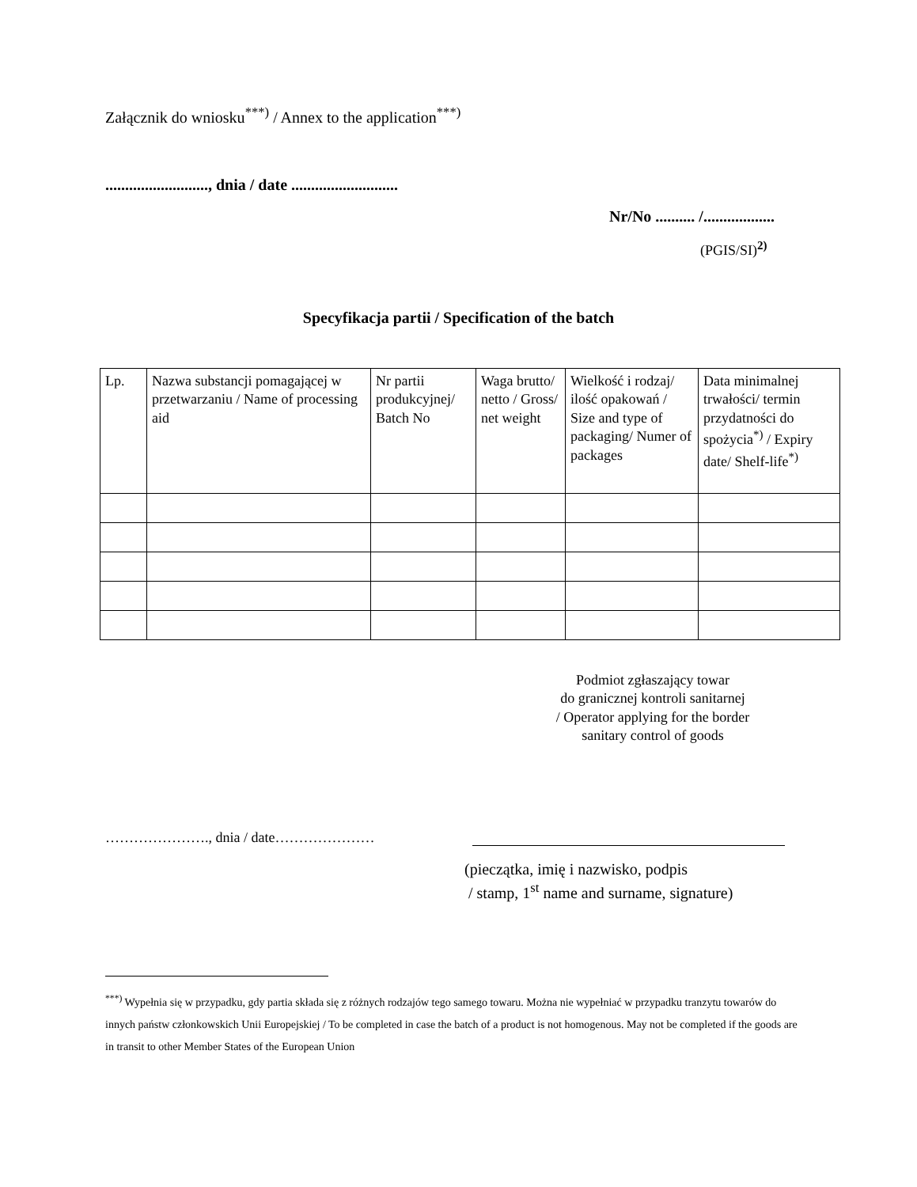Załącznik do wniosku<sup>***)</sup> / Annex to the application<sup>***)</sup>
.........................., dnia / date ...........................
Nr/No .......... /..................
(PGIS/SI)<sup>2)</sup>
Specyfikacja partii / Specification of the batch
| Lp. | Nazwa substancji pomagającej w przetwarzaniu / Name of processing aid | Nr partii produkcyjnej/ Batch No | Waga brutto/ netto / Gross/ net weight | Wielkość i rodzaj/ ilość opakowań / Size and type of packaging/ Numer of packages | Data minimalnej trwałości/ termin przydatności do spożycia<sup>*)</sup> / Expiry date/ Shelf-life<sup>*)</sup> |
| --- | --- | --- | --- | --- | --- |
Podmiot zgłaszający towar
do granicznej kontroli sanitarnej
/ Operator applying for the border
sanitary control of goods
…………………., dnia / date…………………
(pieczątka, imię i nazwisko, podpis
/ stamp, 1<sup>st</sup> name and surname, signature)
<sup>***)</sup> Wypełnia się w przypadku, gdy partia składa się z różnych rodzajów tego samego towaru. Można nie wypełniać w przypadku tranzytu towarów do innych państw członkowskich Unii Europejskiej / To be completed in case the batch of a product is not homogenous. May not be completed if the goods are in transit to other Member States of the European Union